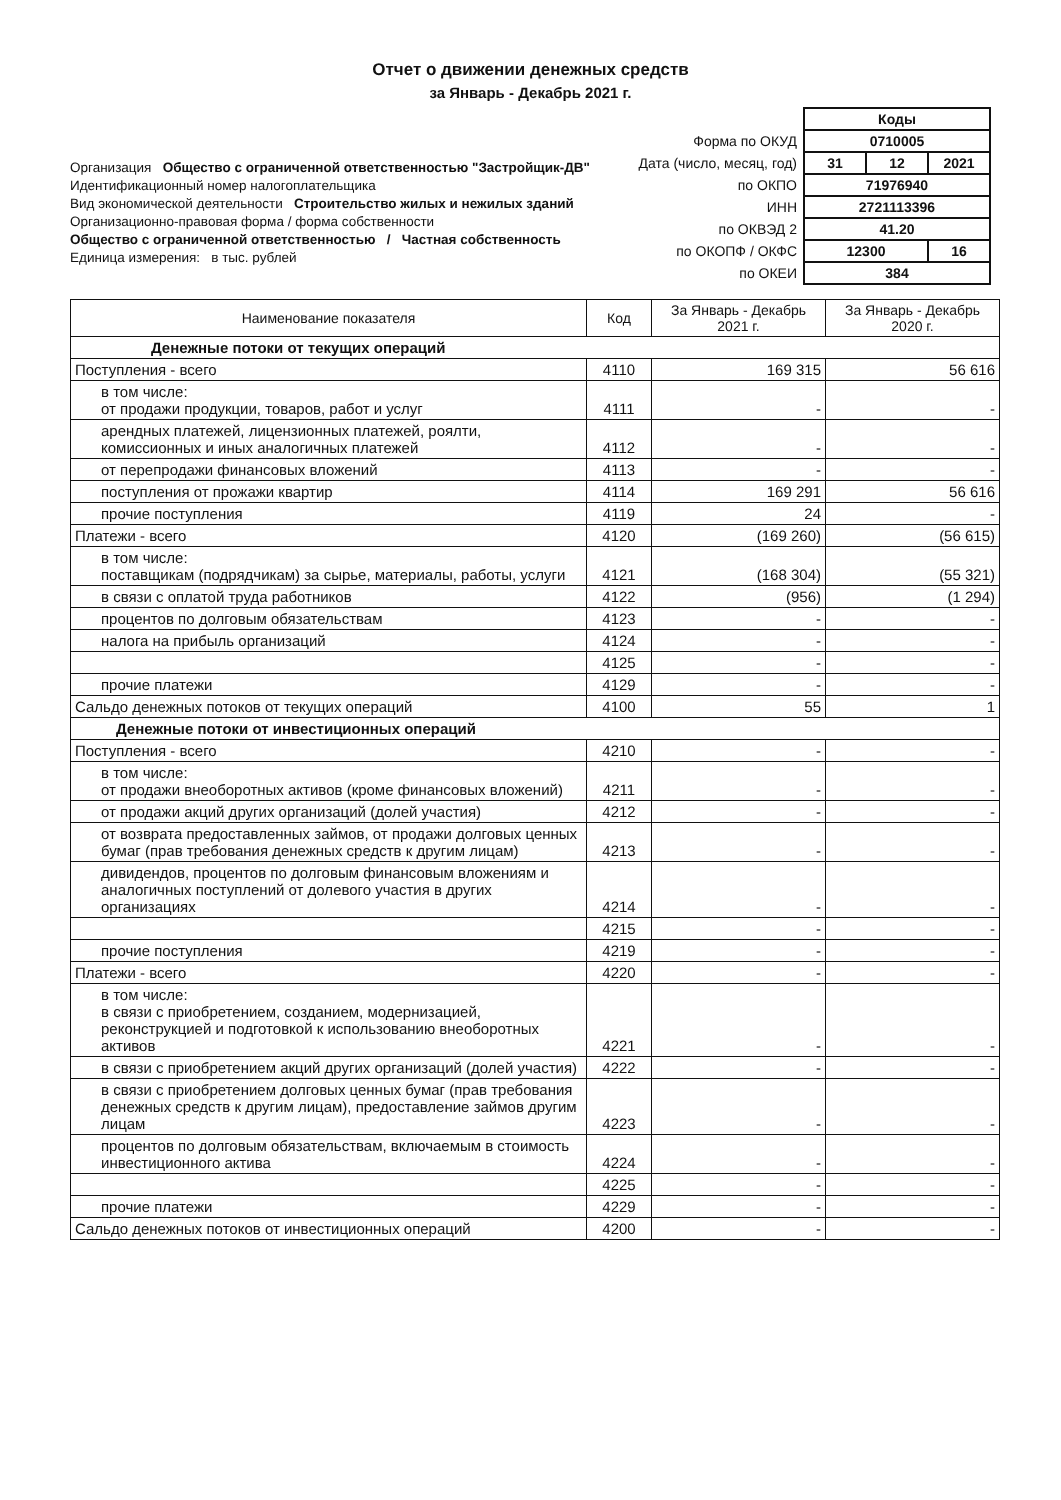Отчет о движении денежных средств
за Январь - Декабрь 2021 г.
Организация Общество с ограниченной ответственностью "Застройщик-ДВ"
Идентификационный номер налогоплательщика
Вид экономической деятельности Строительство жилых и нежилых зданий
Организационно-правовая форма / форма собственности
Общество с ограниченной ответственностью / Частная собственность
Единица измерения: в тыс. рублей
| | Коды | | |
| Форма по ОКУД | 0710005 | | |
| Дата (число, месяц, год) | 31 | 12 | 2021 |
| по ОКПО | 71976940 | | |
| ИНН | 2721113396 | | |
| по ОКВЭД 2 | 41.20 | | |
| по ОКОПФ / ОКФС | 12300 | | 16 |
| по ОКЕИ | 384 | | |
| Наименование показателя | Код | За Январь - Декабрь 2021 г. | За Январь - Декабрь 2020 г. |
| --- | --- | --- | --- |
| Денежные потоки от текущих операций | | | |
| Поступления - всего | 4110 | 169 315 | 56 616 |
| в том числе: от продажи продукции, товаров, работ и услуг | 4111 | - | - |
| арендных платежей, лицензионных платежей, роялти, комиссионных и иных аналогичных платежей | 4112 | - | - |
| от перепродажи финансовых вложений | 4113 | - | - |
| поступления от прожажи квартир | 4114 | 169 291 | 56 616 |
| прочие поступления | 4119 | 24 | - |
| Платежи - всего | 4120 | (169 260) | (56 615) |
| в том числе: поставщикам (подрядчикам) за сырье, материалы, работы, услуги | 4121 | (168 304) | (55 321) |
| в связи с оплатой труда работников | 4122 | (956) | (1 294) |
| процентов по долговым обязательствам | 4123 | - | - |
| налога на прибыль организаций | 4124 | - | - |
| | 4125 | - | - |
| прочие платежи | 4129 | - | - |
| Сальдо денежных потоков от текущих операций | 4100 | 55 | 1 |
| Денежные потоки от инвестиционных операций | | | |
| Поступления - всего | 4210 | - | - |
| в том числе: от продажи внеоборотных активов (кроме финансовых вложений) | 4211 | - | - |
| от продажи акций других организаций (долей участия) | 4212 | - | - |
| от возврата предоставленных займов, от продажи долговых ценных бумаг (прав требования денежных средств к другим лицам) | 4213 | - | - |
| дивидендов, процентов по долговым финансовым вложениям и аналогичных поступлений от долевого участия в других организациях | 4214 | - | - |
| | 4215 | - | - |
| прочие поступления | 4219 | - | - |
| Платежи - всего | 4220 | - | - |
| в том числе: в связи с приобретением, созданием, модернизацией, реконструкцией и подготовкой к использованию внеоборотных активов | 4221 | - | - |
| в связи с приобретением акций других организаций (долей участия) | 4222 | - | - |
| в связи с приобретением долговых ценных бумаг (прав требования денежных средств к другим лицам), предоставление займов другим лицам | 4223 | - | - |
| процентов по долговым обязательствам, включаемым в стоимость инвестиционного актива | 4224 | - | - |
| | 4225 | - | - |
| прочие платежи | 4229 | - | - |
| Сальдо денежных потоков от инвестиционных операций | 4200 | - | - |